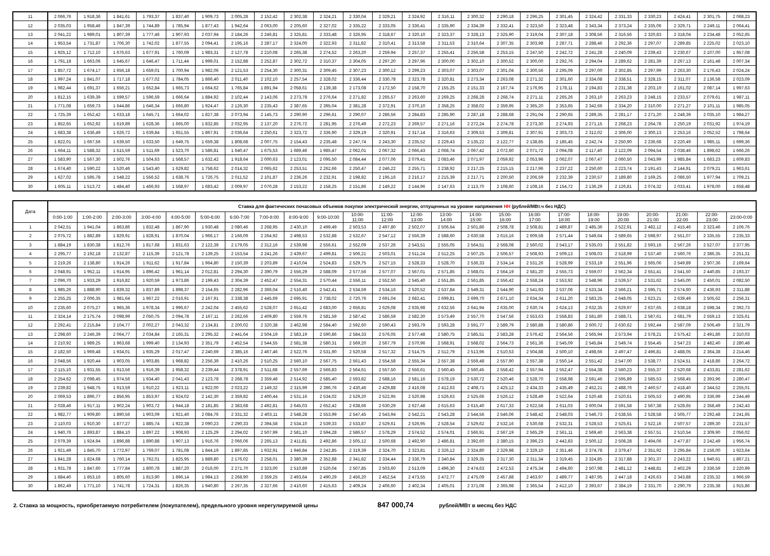| 11 | 2 066,76 | 1 918,36 | 1 841,61 | 1 793,37 | 1 837,40 | 1 909,73 | 2 005,28 | 2 152,42 | 2 302,38 | 2 324,21 | 2 330,04 | 2 329,21 | 2 324,92 | 2 316,11 | 2 300,32 | 2 290,18 | 2 296,25 | 2 301,45 | 2 324,42 | 2 331,33 | 2 330,23 | 2 424,41 | 2 301,75 | 2 068,23 |
| 12 | 2 035,03 | 1 958,46 | 1 847,39 | 1 744,89 | 1 785,94 | 1 877,43 | 1 942,64 | 2 063,00 | 2 205,60 | 2 327,02 | 2 335,22 | 2 333,05 | 2 336,41 | 2 335,90 | 2 334,39 | 2 332,41 | 2 323,50 | 2 323,48 | 2 343,34 | 2 373,24 | 2 335,06 | 2 329,71 | 2 249,11 | 2 064,41 |
| 13 | 2 041,22 | 1 989,01 | 1 807,39 | 1 777,46 | 1 907,93 | 2 037,94 | 2 184,26 | 2 246,81 | 2 325,81 | 2 333,48 | 2 326,95 | 2 318,67 | 2 320,10 | 2 323,37 | 2 328,13 | 2 325,90 | 2 319,04 | 2 307,18 | 2 308,56 | 2 316,56 | 2 320,83 | 2 318,04 | 2 234,48 | 2 052,65 |
| 14 | 1 953,54 | 1 731,87 | 1 706,30 | 1 742,02 | 1 877,55 | 2 094,41 | 2 195,16 | 2 287,17 | 2 324,00 | 2 322,93 | 2 311,82 | 2 310,41 | 2 313,58 | 2 311,53 | 2 310,64 | 2 307,35 | 2 303,98 | 2 287,71 | 2 288,46 | 2 292,36 | 2 297,07 | 2 289,85 | 2 225,02 | 2 023,10 |
| 15 | 1 925,12 | 1 712,10 | 1 676,63 | 1 677,91 | 1 760,09 | 1 983,31 | 2 127,78 | 2 210,08 | 2 265,38 | 2 274,52 | 2 263,20 | 2 259,94 | 2 257,37 | 2 255,41 | 2 256,58 | 2 253,15 | 2 247,50 | 2 242,72 | 2 241,28 | 2 240,09 | 2 239,43 | 2 230,67 | 2 107,00 | 1 957,08 |
| 16 | 1 791,18 | 1 663,06 | 1 645,67 | 1 646,47 | 1 711,44 | 1 999,01 | 2 152,88 | 2 252,87 | 2 302,72 | 2 310,37 | 2 304,05 | 2 297,20 | 2 297,96 | 2 300,00 | 2 302,10 | 2 300,52 | 2 300,00 | 2 292,76 | 2 294,04 | 2 289,62 | 2 281,39 | 2 267,13 | 2 161,48 | 2 007,34 |
| 17 | 1 857,72 | 1 674,17 | 1 656,18 | 1 659,01 | 1 700,94 | 1 982,06 | 2 121,53 | 2 254,30 | 2 300,31 | 2 309,45 | 2 307,23 | 2 300,12 | 2 299,23 | 2 303,07 | 2 303,07 | 2 301,04 | 2 300,56 | 2 295,09 | 2 297,00 | 2 302,85 | 2 297,99 | 2 263,30 | 2 176,43 | 2 024,24 |
| 18 | 1 997,24 | 1 841,07 | 1 717,18 | 1 677,02 | 1 784,05 | 1 866,40 | 2 011,40 | 2 102,10 | 2 257,54 | 2 328,02 | 2 336,44 | 2 330,78 | 2 323,78 | 2 320,81 | 2 273,34 | 2 263,08 | 2 271,32 | 2 301,60 | 2 334,08 | 2 338,51 | 2 328,15 | 2 311,07 | 2 136,58 | 2 023,09 |
| 19 | 1 982,44 | 1 691,37 | 1 656,21 | 1 652,84 | 1 665,73 | 1 664,62 | 1 765,84 | 1 891,94 | 2 058,61 | 2 139,38 | 2 173,08 | 2 172,50 | 2 158,70 | 2 155,25 | 2 151,33 | 2 167,74 | 2 176,95 | 2 178,11 | 2 194,83 | 2 231,38 | 2 203,19 | 2 161,02 | 2 087,14 | 1 997,63 |
| 20 | 1 812,15 | 1 639,39 | 1 599,57 | 1 596,59 | 1 666,64 | 1 884,92 | 2 102,44 | 2 143,06 | 2 273,78 | 2 276,64 | 2 271,82 | 2 265,57 | 2 263,60 | 2 269,25 | 2 268,28 | 2 268,74 | 2 271,11 | 2 265,26 | 2 263,10 | 2 263,23 | 2 248,15 | 2 233,57 | 2 079,61 | 1 987,11 |
| 21 | 1 771,08 | 1 659,73 | 1 644,86 | 1 646,34 | 1 666,80 | 1 924,47 | 2 126,30 | 2 235,43 | 2 387,65 | 2 395,04 | 2 381,28 | 2 372,91 | 2 370,10 | 2 358,25 | 2 358,02 | 2 359,95 | 2 365,20 | 2 353,65 | 2 342,66 | 2 334,20 | 2 310,00 | 2 271,27 | 2 101,11 | 1 985,05 |
| 22 | 1 725,39 | 1 652,42 | 1 633,18 | 1 645,71 | 1 664,02 | 1 827,38 | 2 073,94 | 2 145,73 | 2 290,90 | 2 296,61 | 2 290,07 | 2 286,56 | 2 284,83 | 2 285,90 | 2 287,18 | 2 288,68 | 2 291,04 | 2 290,65 | 2 289,35 | 2 281,17 | 2 271,20 | 2 248,39 | 2 035,10 | 1 984,27 |
| 23 | 1 852,65 | 1 652,92 | 1 619,89 | 1 628,36 | 1 665,00 | 1 832,85 | 2 032,95 | 2 137,20 | 2 276,72 | 2 281,95 | 2 276,49 | 2 272,23 | 2 269,57 | 2 271,16 | 2 272,24 | 2 274,78 | 2 273,30 | 2 274,93 | 2 271,15 | 2 268,23 | 2 264,78 | 2 250,19 | 2 031,92 | 1 974,19 |
| 24 | 1 683,38 | 1 636,49 | 1 626,72 | 1 639,84 | 1 651,55 | 1 867,91 | 2 036,64 | 2 250,61 | 2 323,72 | 2 336,90 | 2 329,19 | 2 320,91 | 2 317,14 | 2 316,63 | 2 309,53 | 2 309,81 | 2 307,91 | 2 303,73 | 2 312,02 | 2 306,00 | 2 300,13 | 2 253,16 | 2 052,52 | 1 798,64 |
| 25 | 1 822,01 | 1 667,56 | 1 639,50 | 1 633,50 | 1 649,75 | 1 659,38 | 1 808,68 | 2 007,75 | 2 154,43 | 2 235,48 | 2 247,74 | 2 243,30 | 2 235,52 | 2 229,43 | 2 135,22 | 2 122,77 | 2 138,85 | 2 185,45 | 2 242,74 | 2 250,90 | 2 236,68 | 2 220,49 | 1 985,11 | 1 699,36 |
| 26 | 1 664,11 | 1 588,32 | 1 515,59 | 1 511,69 | 1 523,70 | 1 586,81 | 1 640,47 | 1 675,53 | 1 689,46 | 1 985,47 | 2 062,01 | 2 067,32 | 2 066,43 | 2 068,74 | 2 067,42 | 2 072,60 | 2 071,72 | 2 094,08 | 2 117,40 | 2 122,09 | 2 094,54 | 2 038,46 | 1 898,62 | 1 666,26 |
| 27 | 1 583,90 | 1 567,30 | 1 502,76 | 1 504,63 | 1 568,57 | 1 632,42 | 1 918,64 | 2 000,63 | 2 123,01 | 2 095,50 | 2 084,44 | 2 077,06 | 2 079,41 | 2 083,46 | 2 071,97 | 2 059,92 | 2 053,96 | 2 062,07 | 2 067,47 | 2 060,50 | 2 043,99 | 1 985,84 | 1 683,23 | 1 609,83 |
| 28 | 1 674,40 | 1 590,22 | 1 520,46 | 1 543,40 | 1 629,82 | 1 758,62 | 2 014,32 | 2 065,62 | 2 253,51 | 2 262,66 | 2 250,47 | 2 246,22 | 2 255,71 | 2 238,92 | 2 217,25 | 2 215,15 | 2 217,96 | 2 237,22 | 2 250,60 | 2 223,74 | 2 191,43 | 2 144,91 | 2 079,21 | 1 963,61 |
| 29 | 1 627,02 | 1 595,78 | 1 548,22 | 1 556,52 | 1 638,76 | 1 726,75 | 2 011,52 | 2 101,87 | 2 236,26 | 2 232,91 | 2 198,82 | 2 195,16 | 2 216,17 | 2 215,39 | 2 217,71 | 2 200,50 | 2 206,59 | 2 232,39 | 2 230,57 | 2 189,80 | 2 169,25 | 2 086,50 | 1 977,94 | 1 709,21 |
| 30 | 1 605,11 | 1 513,72 | 1 484,40 | 1 466,93 | 1 568,97 | 1 683,42 | 2 009,97 | 2 070,28 | 2 153,22 | 2 158,25 | 2 151,86 | 2 149,22 | 2 144,96 | 2 147,63 | 2 113,70 | 2 108,60 | 2 108,16 | 2 154,72 | 2 136,29 | 2 126,81 | 2 074,32 | 2 033,41 | 1 978,00 | 1 658,48 |
| Дата | Ставка для фактических почасовых объемов покупки электрической энергии, отпущенных на уровне напряжения НН (рублей/МВт.ч без НДС) | | | | | | | | | | | | | | | | | | | | | | | |
| --- | --- | --- | --- | --- | --- | --- | --- | --- | --- | --- | --- | --- | --- | --- | --- | --- | --- | --- | --- | --- | --- | --- | --- | --- |
| | 0:00-1:00 | 1:00-2:00 | 2:00-3:00 | 3:00-4:00 | 4:00-5:00 | 5:00-6:00 | 6:00-7:00 | 7:00-8:00 | 8:00-9:00 | 9:00-10:00 | 10:00- 11:00 | 11:00- 12:00 | 12:00- 13:00 | 13:00- 14:00 | 14:00- 15:00 | 15:00- 16:00 | 16:00- 17:00 | 17:00- 18:00 | 18:00- 19:00 | 19:00- 20:00 | 20:00- 21:00 | 21:00- 22:00 | 22:00- 23:00 | 23:00-0:00 |
| 1 | 2 042,51 | 1 941,04 | 1 863,86 | 1 832,48 | 1 867,90 | 1 930,48 | 2 080,46 | 2 268,95 | 2 430,10 | 2 499,49 | 2 503,53 | 2 497,80 | 2 502,07 | 2 506,64 | 2 501,86 | 2 508,78 | 2 508,81 | 2 489,87 | 2 485,36 | 2 522,91 | 2 482,12 | 2 415,46 | 2 323,46 | 2 106,76 |
| 2 | 2 075,72 | 1 882,89 | 1 829,91 | 1 828,91 | 1 870,04 | 1 966,17 | 2 166,09 | 2 264,92 | 2 498,53 | 2 532,88 | 2 532,67 | 2 547,12 | 2 556,39 | 2 588,60 | 2 630,58 | 2 615,16 | 2 609,58 | 2 571,44 | 2 549,64 | 2 589,65 | 2 598,97 | 2 551,07 | 2 335,55 | 2 235,33 |
| 3 | 1 884,19 | 1 830,38 | 1 812,76 | 1 817,68 | 1 831,63 | 2 122,39 | 2 179,05 | 2 312,16 | 2 539,98 | 2 556,61 | 2 552,09 | 2 537,26 | 2 543,51 | 2 555,05 | 2 564,51 | 2 568,08 | 2 560,02 | 2 543,17 | 2 535,03 | 2 551,82 | 2 593,16 | 2 567,26 | 2 527,07 | 2 377,95 |
| 4 | 2 295,77 | 2 192,18 | 2 132,87 | 2 115,39 | 2 121,78 | 2 139,25 | 2 153,54 | 2 241,26 | 2 439,67 | 2 499,81 | 2 506,21 | 2 503,01 | 2 511,24 | 2 512,25 | 2 507,25 | 2 506,57 | 2 508,93 | 2 509,13 | 2 508,03 | 2 518,99 | 2 537,40 | 2 560,76 | 2 386,35 | 2 251,31 |
| 5 | 2 219,26 | 2 138,80 | 1 914,26 | 1 911,62 | 1 917,84 | 1 964,80 | 2 150,39 | 2 203,89 | 2 410,04 | 2 524,83 | 2 529,75 | 2 527,15 | 2 528,33 | 2 528,70 | 2 536,33 | 2 534,14 | 2 531,26 | 2 528,99 | 2 533,19 | 2 551,96 | 2 565,06 | 2 549,89 | 2 507,36 | 2 169,64 |
| 6 | 2 048,91 | 1 952,11 | 1 914,95 | 1 896,42 | 1 961,14 | 2 012,81 | 2 294,30 | 2 390,79 | 2 556,29 | 2 588,09 | 2 577,56 | 2 577,07 | 2 567,01 | 2 571,85 | 2 568,01 | 2 564,19 | 2 581,20 | 2 555,73 | 2 559,07 | 2 562,34 | 2 551,41 | 2 541,50 | 2 440,85 | 2 193,37 |
| 7 | 2 096,70 | 1 933,29 | 1 916,82 | 1 920,59 | 1 973,86 | 2 199,43 | 2 304,39 | 2 452,47 | 2 554,31 | 2 570,44 | 2 556,11 | 2 552,50 | 2 545,40 | 2 551,85 | 2 561,85 | 2 556,42 | 2 558,24 | 2 553,92 | 2 548,96 | 2 539,57 | 2 531,62 | 2 545,00 | 2 450,01 | 2 082,50 |
| 8 | 1 985,26 | 1 888,90 | 1 839,32 | 1 837,89 | 1 898,37 | 2 154,65 | 2 282,96 | 2 366,04 | 2 516,40 | 2 542,41 | 2 534,59 | 2 534,16 | 2 520,52 | 2 537,84 | 2 549,31 | 2 544,90 | 2 541,93 | 2 537,06 | 2 533,34 | 2 566,21 | 2 595,71 | 2 574,60 | 2 436,93 | 2 311,88 |
| 9 | 2 255,25 | 2 006,35 | 1 981,64 | 1 967,22 | 2 016,91 | 2 167,91 | 2 338,38 | 2 445,69 | 2 695,91 | 2 738,02 | 2 720,76 | 2 691,04 | 2 682,41 | 2 699,81 | 2 699,70 | 2 671,10 | 2 634,34 | 2 611,20 | 2 583,25 | 2 648,05 | 2 623,21 | 2 639,49 | 2 505,62 | 2 256,31 |
| 10 | 2 235,60 | 2 075,27 | 1 965,36 | 1 978,34 | 1 996,67 | 2 242,04 | 2 455,62 | 2 528,07 | 2 651,42 | 2 683,00 | 2 656,81 | 2 629,08 | 2 635,98 | 2 632,56 | 2 641,94 | 2 635,00 | 2 630,74 | 2 624,13 | 2 632,35 | 2 629,97 | 2 637,65 | 2 638,18 | 2 598,34 | 2 392,73 |
| 11 | 2 324,14 | 2 175,74 | 2 098,99 | 2 050,75 | 2 094,78 | 2 167,11 | 2 262,66 | 2 409,80 | 2 559,76 | 2 581,59 | 2 587,42 | 2 586,59 | 2 582,30 | 2 573,49 | 2 557,70 | 2 547,56 | 2 553,63 | 2 558,83 | 2 581,80 | 2 588,71 | 2 587,61 | 2 681,79 | 2 559,13 | 2 325,61 |
| 12 | 2 292,41 | 2 215,84 | 2 104,77 | 2 002,27 | 2 043,32 | 2 134,81 | 2 200,02 | 2 320,38 | 2 462,98 | 2 584,40 | 2 592,60 | 2 590,43 | 2 593,79 | 2 593,28 | 2 591,77 | 2 589,79 | 2 580,88 | 2 580,86 | 2 600,72 | 2 630,62 | 2 592,44 | 2 587,09 | 2 506,49 | 2 321,79 |
| 13 | 2 298,60 | 2 246,39 | 2 064,77 | 2 034,84 | 2 165,31 | 2 295,32 | 2 441,64 | 2 504,19 | 2 583,19 | 2 590,86 | 2 584,33 | 2 576,05 | 2 577,48 | 2 580,75 | 2 585,51 | 2 583,28 | 2 576,42 | 2 564,56 | 2 565,94 | 2 573,94 | 2 578,21 | 2 575,42 | 2 491,86 | 2 310,03 |
| 14 | 2 210,92 | 1 989,25 | 1 963,68 | 1 999,40 | 2 134,93 | 2 351,79 | 2 452,54 | 2 544,55 | 2 581,38 | 2 580,31 | 2 569,20 | 2 567,79 | 2 570,96 | 2 568,91 | 2 568,02 | 2 564,73 | 2 561,36 | 2 545,09 | 2 545,84 | 2 549,74 | 2 554,45 | 2 547,23 | 2 482,40 | 2 280,48 |
| 15 | 2 182,50 | 1 969,48 | 1 934,01 | 1 935,29 | 2 017,47 | 2 240,69 | 2 385,16 | 2 467,46 | 2 522,76 | 2 531,90 | 2 520,58 | 2 517,32 | 2 514,75 | 2 512,79 | 2 513,96 | 2 510,53 | 2 504,88 | 2 500,10 | 2 498,66 | 2 497,47 | 2 496,81 | 2 488,05 | 2 364,38 | 2 214,46 |
| 16 | 2 048,56 | 1 920,44 | 1 903,05 | 1 903,85 | 1 968,82 | 2 256,39 | 2 410,26 | 2 510,25 | 2 560,10 | 2 567,75 | 2 561,43 | 2 554,58 | 2 555,34 | 2 557,38 | 2 559,48 | 2 557,90 | 2 557,38 | 2 550,14 | 2 551,42 | 2 547,00 | 2 538,77 | 2 524,51 | 2 418,86 | 2 264,72 |
| 17 | 2 115,10 | 1 931,55 | 1 913,56 | 1 916,39 | 1 958,32 | 2 239,44 | 2 378,91 | 2 511,68 | 2 557,69 | 2 566,83 | 2 564,61 | 2 557,50 | 2 556,61 | 2 560,45 | 2 560,45 | 2 558,42 | 2 557,94 | 2 552,47 | 2 554,38 | 2 560,23 | 2 555,37 | 2 520,68 | 2 433,81 | 2 281,62 |
| 18 | 2 254,62 | 2 098,45 | 1 974,56 | 1 934,40 | 2 041,43 | 2 123,78 | 2 268,78 | 2 359,48 | 2 514,92 | 2 585,40 | 2 593,82 | 2 588,16 | 2 581,16 | 2 578,19 | 2 530,72 | 2 520,46 | 2 528,70 | 2 558,98 | 2 591,46 | 2 595,89 | 2 585,53 | 2 568,45 | 2 393,96 | 2 280,47 |
| 19 | 2 239,82 | 1 948,75 | 1 913,59 | 1 910,22 | 1 923,11 | 1 922,00 | 2 023,22 | 2 149,32 | 2 315,99 | 2 396,76 | 2 430,46 | 2 429,88 | 2 416,08 | 2 412,63 | 2 408,71 | 2 425,12 | 2 434,33 | 2 435,49 | 2 452,21 | 2 488,76 | 2 460,57 | 2 418,40 | 2 344,52 | 2 255,01 |
| 20 | 2 069,53 | 1 896,77 | 1 856,95 | 1 853,97 | 1 924,02 | 2 142,30 | 2 359,82 | 2 400,44 | 2 531,16 | 2 534,02 | 2 529,20 | 2 522,95 | 2 520,98 | 2 526,63 | 2 525,66 | 2 526,12 | 2 528,49 | 2 522,64 | 2 520,48 | 2 520,61 | 2 505,53 | 2 490,95 | 2 336,99 | 2 244,49 |
| 21 | 2 028,46 | 1 917,11 | 1 902,24 | 1 903,72 | 1 944,18 | 2 181,85 | 2 383,68 | 2 492,81 | 2 645,03 | 2 652,42 | 2 638,66 | 2 630,29 | 2 627,48 | 2 615,63 | 2 615,40 | 2 617,33 | 2 622,58 | 2 611,03 | 2 600,04 | 2 591,58 | 2 567,38 | 2 528,65 | 2 358,49 | 2 242,43 |
| 22 | 1 982,77 | 1 909,80 | 1 890,56 | 1 903,09 | 1 921,40 | 2 084,76 | 2 331,32 | 2 403,11 | 2 548,28 | 2 553,99 | 2 547,45 | 2 543,94 | 2 542,21 | 2 543,28 | 2 544,56 | 2 546,06 | 2 548,42 | 2 548,03 | 2 546,73 | 2 538,55 | 2 528,58 | 2 505,77 | 2 292,48 | 2 241,65 |
| 23 | 2 110,03 | 1 910,30 | 1 877,27 | 1 885,74 | 1 922,38 | 2 090,23 | 2 290,33 | 2 394,58 | 2 534,10 | 2 539,33 | 2 533,87 | 2 529,61 | 2 526,95 | 2 528,54 | 2 529,62 | 2 532,16 | 2 530,68 | 2 532,31 | 2 528,53 | 2 525,61 | 2 522,16 | 2 507,57 | 2 289,30 | 2 231,57 |
| 24 | 1 940,76 | 1 893,87 | 1 884,10 | 1 897,22 | 1 908,93 | 2 125,29 | 2 294,02 | 2 507,99 | 2 581,10 | 2 594,28 | 2 586,57 | 2 578,29 | 2 574,52 | 2 574,01 | 2 566,91 | 2 567,19 | 2 565,29 | 2 561,11 | 2 569,40 | 2 563,38 | 2 557,51 | 2 510,54 | 2 309,90 | 2 056,02 |
| 25 | 2 079,39 | 1 924,94 | 1 896,88 | 1 890,88 | 1 907,13 | 1 916,76 | 2 066,06 | 2 265,13 | 2 411,81 | 2 492,86 | 2 505,12 | 2 500,68 | 2 492,90 | 2 486,81 | 2 392,60 | 2 380,15 | 2 396,23 | 2 442,83 | 2 500,12 | 2 508,28 | 2 494,06 | 2 477,87 | 2 242,49 | 1 956,74 |
| 26 | 1 921,49 | 1 845,70 | 1 772,97 | 1 769,07 | 1 781,08 | 1 844,19 | 1 897,85 | 1 932,91 | 1 946,84 | 2 242,85 | 2 319,39 | 2 324,70 | 2 323,81 | 2 326,12 | 2 324,80 | 2 329,98 | 2 329,10 | 2 351,46 | 2 374,78 | 2 379,47 | 2 351,92 | 2 295,84 | 2 156,00 | 1 923,64 |
| 27 | 1 841,28 | 1 824,68 | 1 760,14 | 1 762,01 | 1 825,95 | 1 889,80 | 2 176,02 | 2 258,01 | 2 380,39 | 2 352,88 | 2 341,82 | 2 334,44 | 2 336,79 | 2 340,84 | 2 329,35 | 2 317,30 | 2 311,34 | 2 319,45 | 2 324,85 | 2 317,88 | 2 301,37 | 2 243,22 | 1 940,61 | 1 867,21 |
| 28 | 1 931,78 | 1 847,60 | 1 777,84 | 1 800,78 | 1 887,20 | 2 016,00 | 2 271,70 | 2 323,00 | 2 510,89 | 2 520,04 | 2 507,85 | 2 503,60 | 2 513,09 | 2 496,30 | 2 474,63 | 2 472,53 | 2 475,34 | 2 494,60 | 2 507,98 | 2 481,12 | 2 448,81 | 2 402,29 | 2 336,59 | 2 220,99 |
| 29 | 1 884,40 | 1 853,16 | 1 805,60 | 1 813,90 | 1 896,14 | 1 984,13 | 2 268,90 | 2 359,25 | 2 493,64 | 2 490,29 | 2 456,20 | 2 452,54 | 2 473,55 | 2 472,77 | 2 475,09 | 2 457,88 | 2 463,97 | 2 489,77 | 2 487,95 | 2 447,18 | 2 426,63 | 2 343,88 | 2 235,32 | 1 966,59 |
| 30 | 1 862,49 | 1 771,10 | 1 741,78 | 1 724,31 | 1 826,35 | 1 940,80 | 2 267,35 | 2 327,66 | 2 410,60 | 2 415,63 | 2 409,24 | 2 406,60 | 2 402,34 | 2 405,01 | 2 371,08 | 2 365,98 | 2 365,54 | 2 412,10 | 2 393,67 | 2 384,19 | 2 331,70 | 2 290,79 | 2 235,38 | 1 915,86 |
2. Ставка за мощность, приобретаемую потребителем (покупателем), предельного уровня нерегулируемой цены 847 000,74 рублей/МВт в месяц без НДС